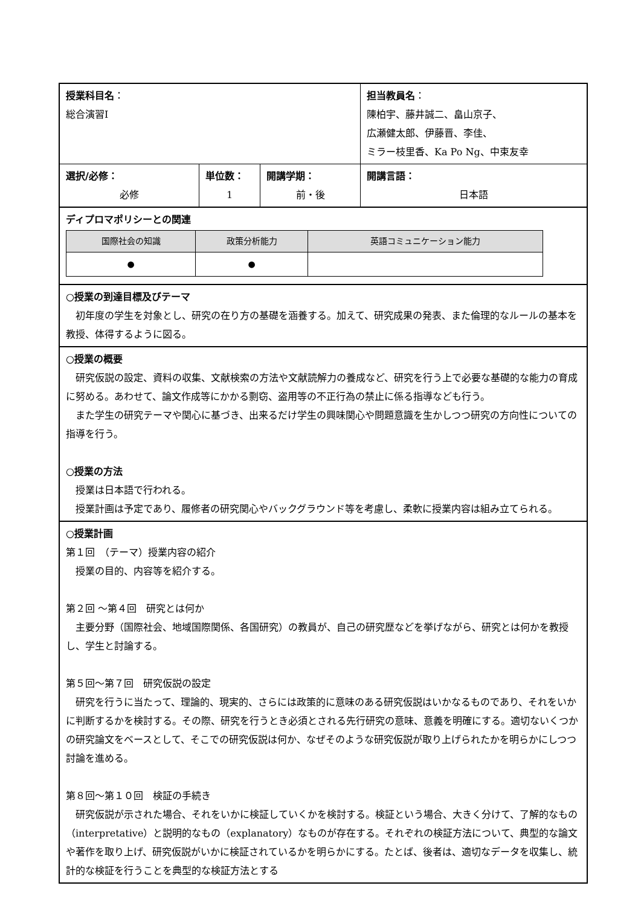| 授業科目名 ： 総合演習Ⅰ | | | 担当教員名 ： 陳柏宇、藤井誠二、畠山京子、 広瀬健太郎、伊藤晋、李佳、 ミラー枝里香、Ka Po Ng、中束友幸 |
| 選択/必修： 必修 | 単位数： 1 | 開講学期： 前・後 | 開講言語： 日本語 |
| ディプロマポリシーとの関連 / 国際社会の知識 / 政策分析能力 / 英語コミュニケーション能力 / / --- / --- / --- / / ● / ● / / | | | |
| ○授業の到達目標及びテーマ 初年度の学生を対象とし、研究の在り方の基礎を涵養する。加えて、研究成果の発表、また倫理的なルールの基本を教授、体得するように図る。 | | | |
| ○授業の概要 研究仮説の設定、資料の収集、文献検索の方法や文献読解力の養成など、研究を行う上で必要な基礎的な能力の育成に努める。あわせて、論文作成等にかかる剽窃、盗用等の不正行為の禁止に係る指導なども行う。 また学生の研究テーマや関心に基づき、出来るだけ学生の興味関心や問題意識を生かしつつ研究の方向性についての指導を行う。 ○授業の方法 授業は日本語で行われる。 授業計画は予定であり、履修者の研究関心やバックグラウンド等を考慮し、柔軟に授業内容は組み立てられる。 | | | |
| ○授業計画 第１回 （テーマ）授業内容の紹介 授業の目的、内容等を紹介する。 第２回 ～第４回 研究とは何か 主要分野（国際社会、地域国際関係、各国研究）の教員が、自己の研究歴などを挙げながら、研究とは何かを教授し、学生と討論する。 第５回～第７回 研究仮説の設定 研究を行うに当たって、理論的、現実的、さらには政策的に意味のある研究仮説はいかなるものであり、それをいかに判断するかを検討する。その際、研究を行うとき必須とされる先行研究の意味、意義を明確にする。適切ないくつかの研究論文をベースとして、そこでの研究仮説は何か、なぜそのような研究仮説が取り上げられたかを明らかにしつつ討論を進める。 第８回～第１０回 検証の手続き 研究仮説が示された場合、それをいかに検証していくかを検討する。検証という場合、大きく分けて、了解的なもの（interpretative）と説明的なもの（explanatory）なものが存在する。それぞれの検証方法について、典型的な論文や著作を取り上げ、研究仮説がいかに検証されているかを明らかにする。たとば、後者は、適切なデータを収集し、統計的な検証を行うことを典型的な検証方法とする | | | |